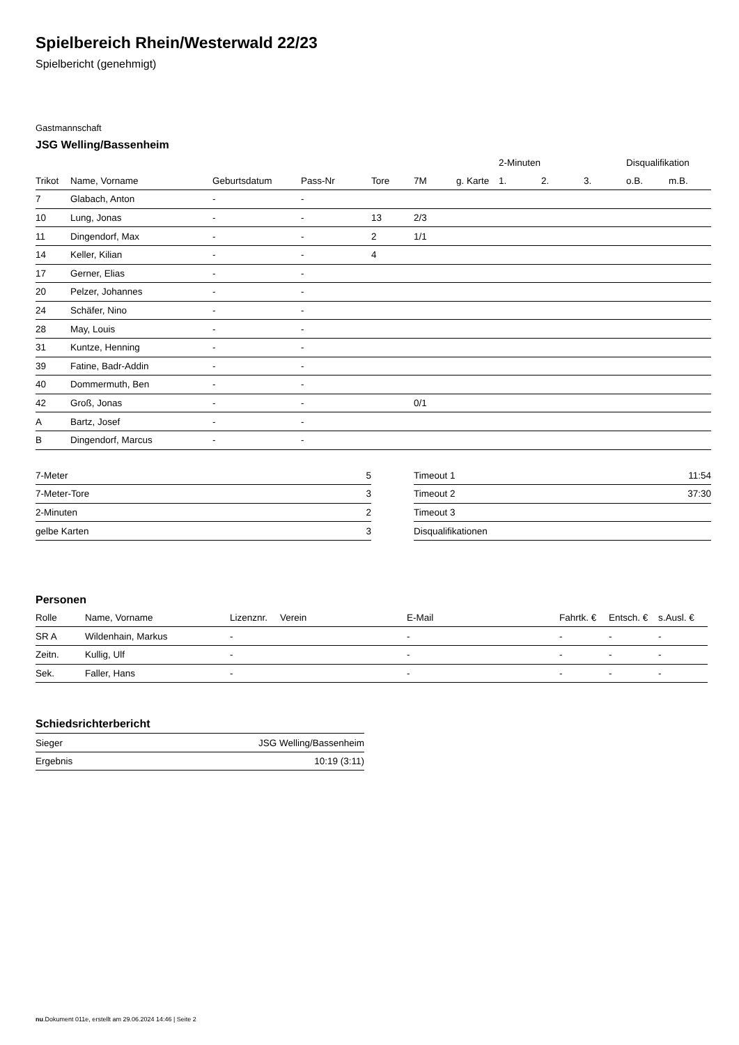Spielbereich Rhein/Westerwald 22/23
Spielbericht (genehmigt)
Gastmannschaft
JSG Welling/Bassenheim
| | | | | | | | 2-Minuten | | | Disqualifikation | |
| --- | --- | --- | --- | --- | --- | --- | --- | --- | --- | --- | --- |
| Trikot | Name, Vorname | Geburtsdatum | Pass-Nr | Tore | 7M | g. Karte | 1. | 2. | 3. | o.B. | m.B. |
| 7 | Glabach, Anton | - | - | | | | | | | | |
| 10 | Lung, Jonas | - | - | 13 | 2/3 | | | | | | |
| 11 | Dingendorf, Max | - | - | 2 | 1/1 | | | | | | |
| 14 | Keller, Kilian | - | - | 4 | | | | | | | |
| 17 | Gerner, Elias | - | - | | | | | | | | |
| 20 | Pelzer, Johannes | - | - | | | | | | | | |
| 24 | Schäfer, Nino | - | - | | | | | | | | |
| 28 | May, Louis | - | - | | | | | | | | |
| 31 | Kuntze, Henning | - | - | | | | | | | | |
| 39 | Fatine, Badr-Addin | - | - | | | | | | | | |
| 40 | Dommermuth, Ben | - | - | | | | | | | | |
| 42 | Groß, Jonas | - | - | | 0/1 | | | | | | |
| A | Bartz, Josef | - | - | | | | | | | | |
| B | Dingendorf, Marcus | - | - | | | | | | | | |
| 7-Meter | 5 |
| 7-Meter-Tore | 3 |
| 2-Minuten | 2 |
| gelbe Karten | 3 |
| Timeout 1 | 11:54 |
| Timeout 2 | 37:30 |
| Timeout 3 | |
| Disqualifikationen | |
Personen
| Rolle | Name, Vorname | Lizenznr. | Verein | E-Mail | Fahrtk. € | Entsch. € | s.Ausl. € |
| --- | --- | --- | --- | --- | --- | --- | --- |
| SR A | Wildenhain, Markus | - | | - | - | - | - |
| Zeitn. | Kullig, Ulf | - | | - | - | - | - |
| Sek. | Faller, Hans | - | | - | - | - | - |
Schiedsrichterbericht
| Sieger | JSG Welling/Bassenheim |
| Ergebnis | 10:19 (3:11) |
nu.Dokument 011e, erstellt am 29.06.2024 14:46 | Seite 2